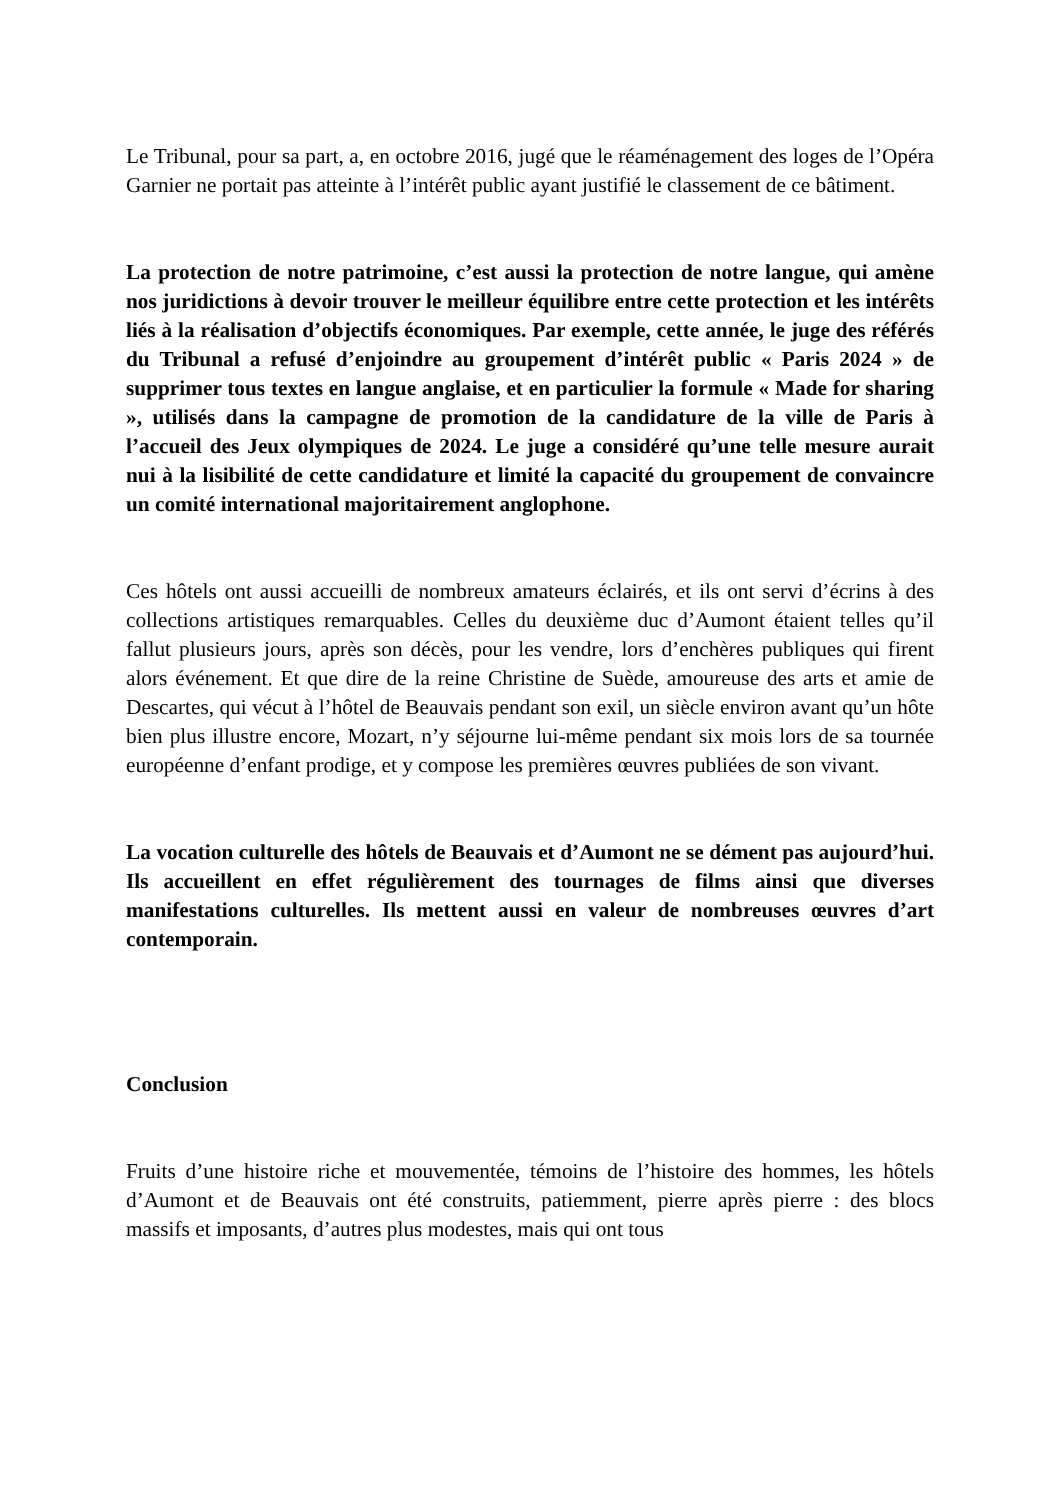Le Tribunal, pour sa part, a, en octobre 2016, jugé que le réaménagement des loges de l’Opéra Garnier ne portait pas atteinte à l’intérêt public ayant justifié le classement de ce bâtiment.
La protection de notre patrimoine, c’est aussi la protection de notre langue, qui amène nos juridictions à devoir trouver le meilleur équilibre entre cette protection et les intérêts liés à la réalisation d’objectifs économiques. Par exemple, cette année, le juge des référés du Tribunal a refusé d’enjoindre au groupement d’intérêt public « Paris 2024 » de supprimer tous textes en langue anglaise, et en particulier la formule « Made for sharing », utilisés dans la campagne de promotion de la candidature de la ville de Paris à l’accueil des Jeux olympiques de 2024. Le juge a considéré qu’une telle mesure aurait nui à la lisibilité de cette candidature et limité la capacité du groupement de convaincre un comité international majoritairement anglophone.
Ces hôtels ont aussi accueilli de nombreux amateurs éclairés, et ils ont servi d’écrins à des collections artistiques remarquables. Celles du deuxième duc d’Aumont étaient telles qu’il fallut plusieurs jours, après son décès, pour les vendre, lors d’enchères publiques qui firent alors événement. Et que dire de la reine Christine de Suède, amoureuse des arts et amie de Descartes, qui vécut à l’hôtel de Beauvais pendant son exil, un siècle environ avant qu’un hôte bien plus illustre encore, Mozart, n’y séjourne lui-même pendant six mois lors de sa tournée européenne d’enfant prodige, et y compose les premières œuvres publiées de son vivant.
La vocation culturelle des hôtels de Beauvais et d’Aumont ne se dément pas aujourd’hui. Ils accueillent en effet régulièrement des tournages de films ainsi que diverses manifestations culturelles. Ils mettent aussi en valeur de nombreuses œuvres d’art contemporain.
Conclusion
Fruits d’une histoire riche et mouvementée, témoins de l’histoire des hommes, les hôtels d’Aumont et de Beauvais ont été construits, patiemment, pierre après pierre : des blocs massifs et imposants, d’autres plus modestes, mais qui ont tous